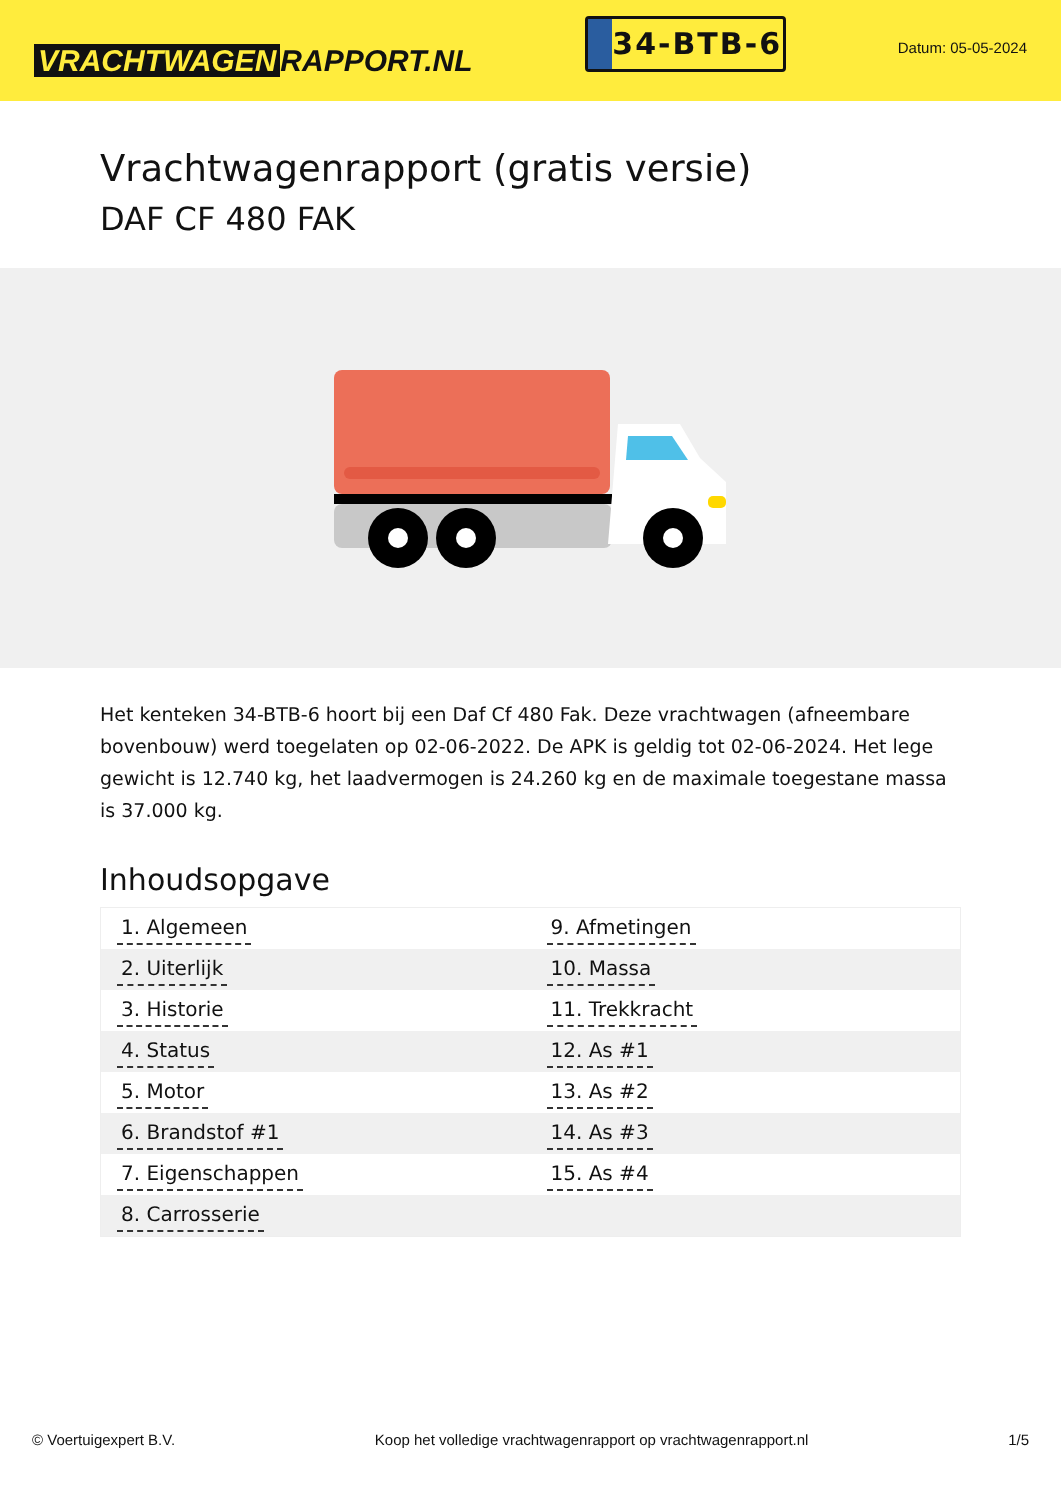VRACHTWAGEN RAPPORT.NL
34-BTB-6
Datum: 05-05-2024
Vrachtwagenrapport (gratis versie)
DAF CF 480 FAK
Het kenteken 34-BTB-6 hoort bij een Daf Cf 480 Fak. Deze vrachtwagen (afneembare bovenbouw) werd toegelaten op 02-06-2022. De APK is geldig tot 02-06-2024. Het lege gewicht is 12.740 kg, het laadvermogen is 24.260 kg en de maximale toegestane massa is 37.000 kg.
Inhoudsopgave
| 1. Algemeen | 9. Afmetingen |
| 2. Uiterlijk | 10. Massa |
| 3. Historie | 11. Trekkracht |
| 4. Status | 12. As #1 |
| 5. Motor | 13. As #2 |
| 6. Brandstof #1 | 14. As #3 |
| 7. Eigenschappen | 15. As #4 |
| 8. Carrosserie | |
© Voertuigexpert B.V. Koop het volledige vrachtwagenrapport op vrachtwagenrapport.nl 1/5